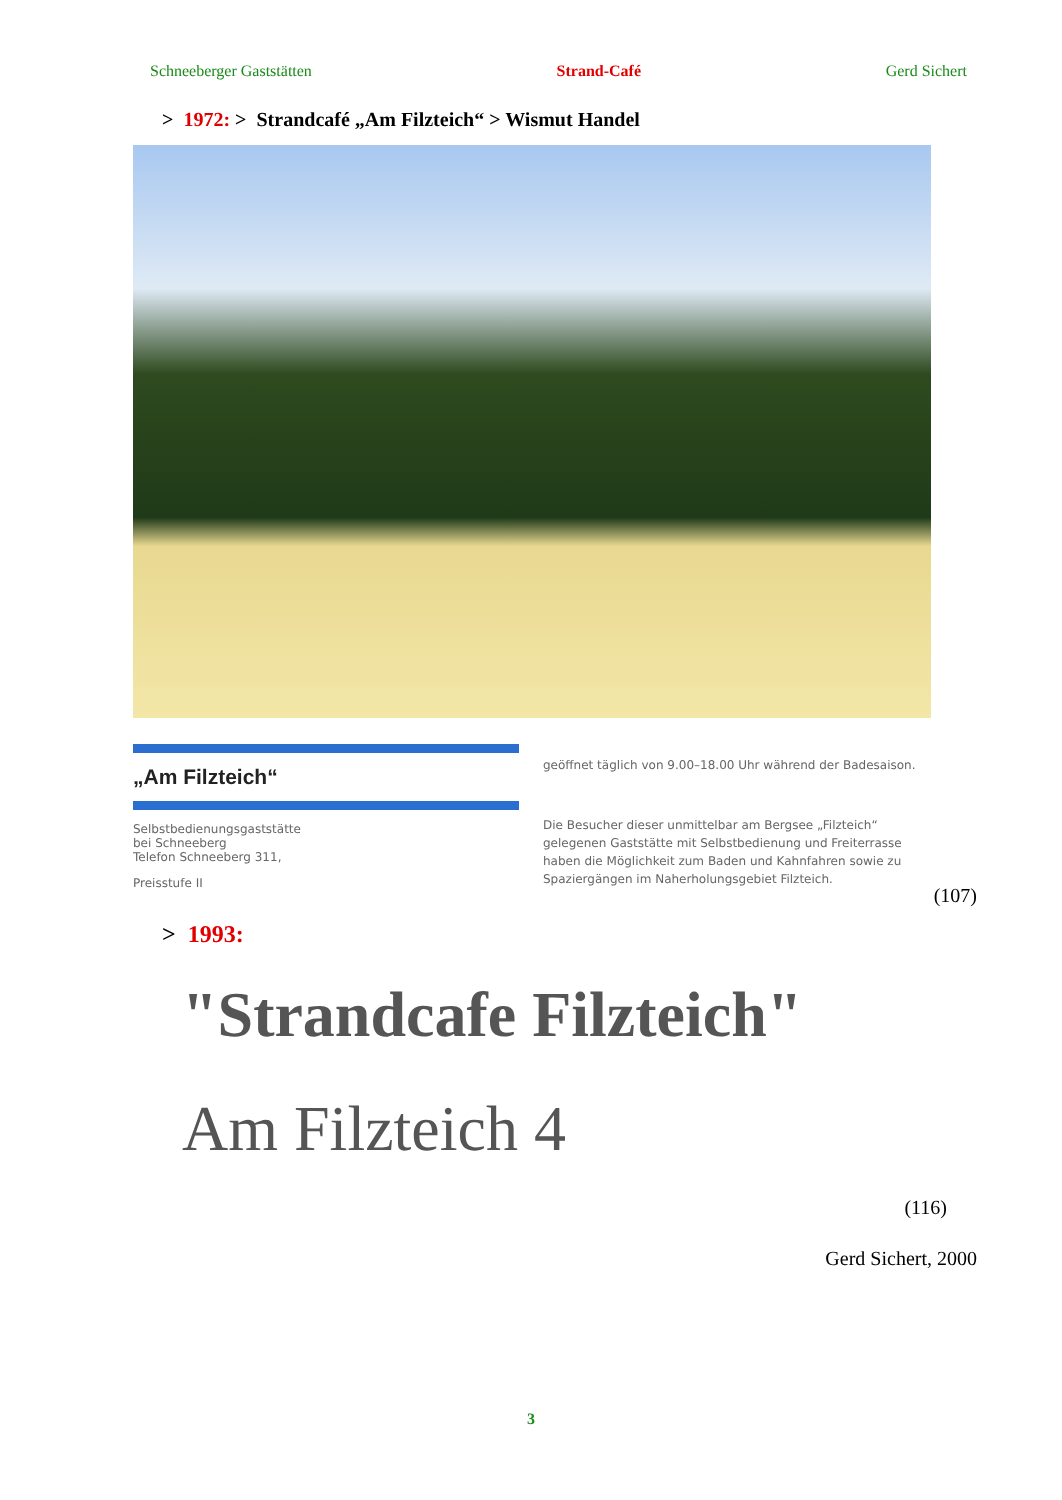Schneeberger Gaststätten Strand-Café Gerd Sichert
> 1972: > Strandcafé „Am Filzteich“ > Wismut Handel
„Am Filzteich“
Selbstbedienungsgaststätte
bei Schneeberg
Telefon Schneeberg 311,
Preisstufe II
geöffnet täglich von 9.00–18.00 Uhr während der Badesaison.
Die Besucher dieser unmittelbar am Bergsee „Filzteich“ gelegenen Gaststätte mit Selbstbedienung und Freiterrasse haben die Möglichkeit zum Baden und Kahnfahren sowie zu Spaziergängen im Naherholungsgebiet Filzteich.
(107)
> 1993:
"Strandcafe Filzteich"
Am Filzteich 4
(116)
Gerd Sichert, 2000
3